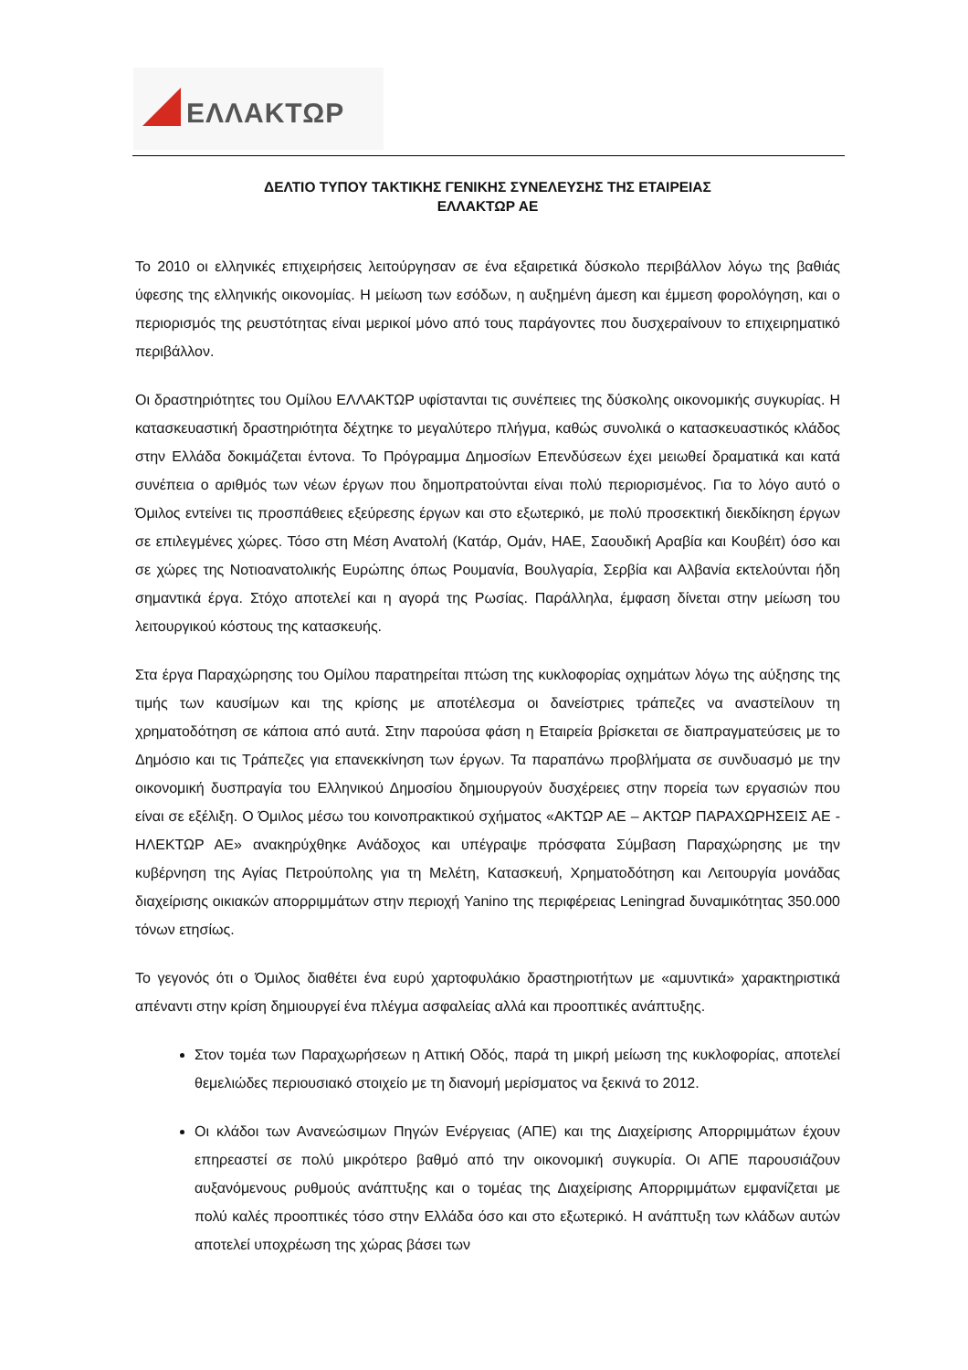ΕΛΛΑΚΤΩΡ
ΔΕΛΤΙΟ ΤΥΠΟΥ ΤΑΚΤΙΚΗΣ ΓΕΝΙΚΗΣ ΣΥΝΕΛΕΥΣΗΣ ΤΗΣ ΕΤΑΙΡΕΙΑΣ
ΕΛΛΑΚΤΩΡ ΑΕ
Το 2010 οι ελληνικές επιχειρήσεις λειτούργησαν σε ένα εξαιρετικά δύσκολο περιβάλλον λόγω της βαθιάς ύφεσης της ελληνικής οικονομίας. Η μείωση των εσόδων, η αυξημένη άμεση και έμμεση φορολόγηση, και ο περιορισμός της ρευστότητας είναι μερικοί μόνο από τους παράγοντες που δυσχεραίνουν το επιχειρηματικό περιβάλλον.
Οι δραστηριότητες του Ομίλου ΕΛΛΑΚΤΩΡ υφίστανται τις συνέπειες της δύσκολης οικονομικής συγκυρίας. Η κατασκευαστική δραστηριότητα δέχτηκε το μεγαλύτερο πλήγμα, καθώς συνολικά ο κατασκευαστικός κλάδος στην Ελλάδα δοκιμάζεται έντονα. Το Πρόγραμμα Δημοσίων Επενδύσεων έχει μειωθεί δραματικά και κατά συνέπεια ο αριθμός των νέων έργων που δημοπρατούνται είναι πολύ περιορισμένος. Για το λόγο αυτό ο Όμιλος εντείνει τις προσπάθειες εξεύρεσης έργων και στο εξωτερικό, με πολύ προσεκτική διεκδίκηση έργων σε επιλεγμένες χώρες. Τόσο στη Μέση Ανατολή (Κατάρ, Ομάν, ΗΑΕ, Σαουδική Αραβία και Κουβέιτ) όσο και σε χώρες της Νοτιοανατολικής Ευρώπης όπως Ρουμανία, Βουλγαρία, Σερβία και Αλβανία εκτελούνται ήδη σημαντικά έργα. Στόχο αποτελεί και η αγορά της Ρωσίας. Παράλληλα, έμφαση δίνεται στην μείωση του λειτουργικού κόστους της κατασκευής.
Στα έργα Παραχώρησης του Ομίλου παρατηρείται πτώση της κυκλοφορίας οχημάτων λόγω της αύξησης της τιμής των καυσίμων και της κρίσης με αποτέλεσμα οι δανείστριες τράπεζες να αναστείλουν τη χρηματοδότηση σε κάποια από αυτά. Στην παρούσα φάση η Εταιρεία βρίσκεται σε διαπραγματεύσεις με το Δημόσιο και τις Τράπεζες για επανεκκίνηση των έργων. Τα παραπάνω προβλήματα σε συνδυασμό με την οικονομική δυσπραγία του Ελληνικού Δημοσίου δημιουργούν δυσχέρειες στην πορεία των εργασιών που είναι σε εξέλιξη. Ο Όμιλος μέσω του κοινοπρακτικού σχήματος «ΑΚΤΩΡ ΑΕ – ΑΚΤΩΡ ΠΑΡΑΧΩΡΗΣΕΙΣ ΑΕ - ΗΛΕΚΤΩΡ ΑΕ» ανακηρύχθηκε Ανάδοχος και υπέγραψε πρόσφατα Σύμβαση Παραχώρησης με την κυβέρνηση της Αγίας Πετρούπολης για τη Μελέτη, Κατασκευή, Χρηματοδότηση και Λειτουργία μονάδας διαχείρισης οικιακών απορριμμάτων στην περιοχή Yanino της περιφέρειας Leningrad δυναμικότητας 350.000 τόνων ετησίως.
Το γεγονός ότι ο Όμιλος διαθέτει ένα ευρύ χαρτοφυλάκιο δραστηριοτήτων με «αμυντικά» χαρακτηριστικά απέναντι στην κρίση δημιουργεί ένα πλέγμα ασφαλείας αλλά και προοπτικές ανάπτυξης.
Στον τομέα των Παραχωρήσεων η Αττική Οδός, παρά τη μικρή μείωση της κυκλοφορίας, αποτελεί θεμελιώδες περιουσιακό στοιχείο με τη διανομή μερίσματος να ξεκινά το 2012.
Οι κλάδοι των Ανανεώσιμων Πηγών Ενέργειας (ΑΠΕ) και της Διαχείρισης Απορριμμάτων έχουν επηρεαστεί σε πολύ μικρότερο βαθμό από την οικονομική συγκυρία. Οι ΑΠΕ παρουσιάζουν αυξανόμενους ρυθμούς ανάπτυξης και ο τομέας της Διαχείρισης Απορριμμάτων εμφανίζεται με πολύ καλές προοπτικές τόσο στην Ελλάδα όσο και στο εξωτερικό. Η ανάπτυξη των κλάδων αυτών αποτελεί υποχρέωση της χώρας βάσει των